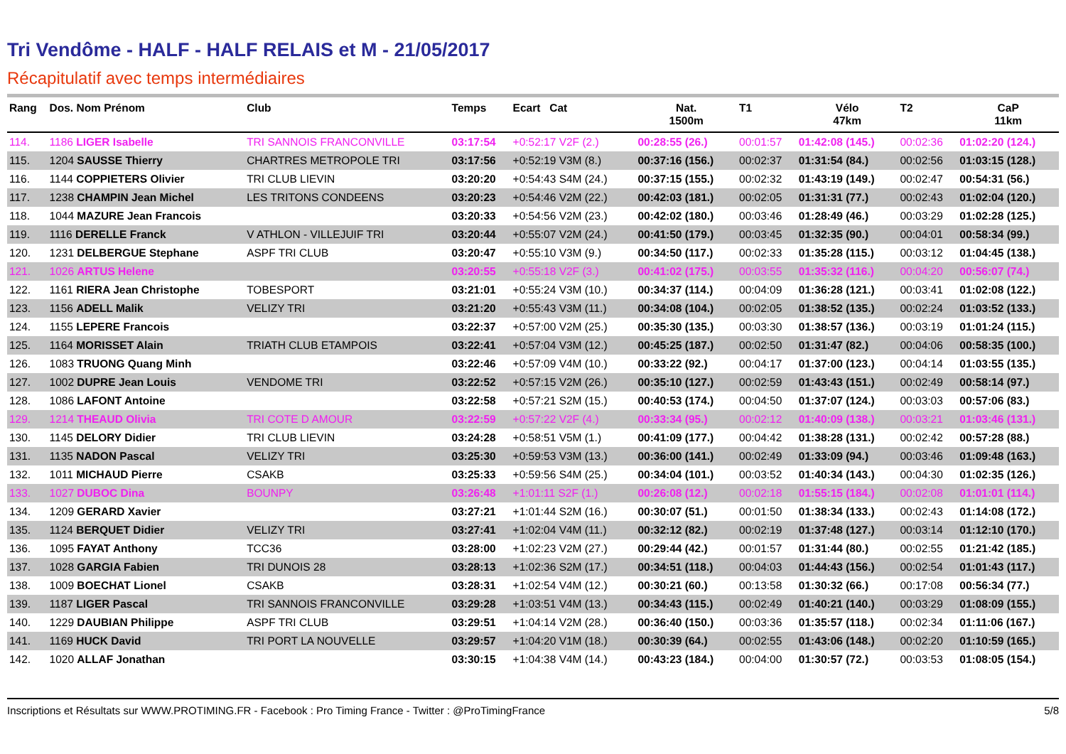Tri Vendôme - HALF - HALF RELAIS et M - 21/05/2017
Récapitulatif avec temps intermédiaires
| Rang | Dos. Nom Prénom | Club | Temps | Ecart Cat | Nat. 1500m | T1 | Vélo 47km | T2 | CaP 11km |
| --- | --- | --- | --- | --- | --- | --- | --- | --- | --- |
| 114. | 1186 LIGER Isabelle | TRI SANNOIS FRANCONVILLE | 03:17:54 | +0:52:17 V2F (2.) | 00:28:55 (26.) | 00:01:57 | 01:42:08 (145.) | 00:02:36 | 01:02:20 (124.) |
| 115. | 1204 SAUSSE Thierry | CHARTRES METROPOLE TRI | 03:17:56 | +0:52:19 V3M (8.) | 00:37:16 (156.) | 00:02:37 | 01:31:54 (84.) | 00:02:56 | 01:03:15 (128.) |
| 116. | 1144 COPPIETERS Olivier | TRI CLUB LIEVIN | 03:20:20 | +0:54:43 S4M (24.) | 00:37:15 (155.) | 00:02:32 | 01:43:19 (149.) | 00:02:47 | 00:54:31 (56.) |
| 117. | 1238 CHAMPIN Jean Michel | LES TRITONS CONDEENS | 03:20:23 | +0:54:46 V2M (22.) | 00:42:03 (181.) | 00:02:05 | 01:31:31 (77.) | 00:02:43 | 01:02:04 (120.) |
| 118. | 1044 MAZURE Jean Francois | | 03:20:33 | +0:54:56 V2M (23.) | 00:42:02 (180.) | 00:03:46 | 01:28:49 (46.) | 00:03:29 | 01:02:28 (125.) |
| 119. | 1116 DERELLE Franck | V ATHLON - VILLEJUIF TRI | 03:20:44 | +0:55:07 V2M (24.) | 00:41:50 (179.) | 00:03:45 | 01:32:35 (90.) | 00:04:01 | 00:58:34 (99.) |
| 120. | 1231 DELBERGUE Stephane | ASPF TRI CLUB | 03:20:47 | +0:55:10 V3M (9.) | 00:34:50 (117.) | 00:02:33 | 01:35:28 (115.) | 00:03:12 | 01:04:45 (138.) |
| 121. | 1026 ARTUS Helene | | 03:20:55 | +0:55:18 V2F (3.) | 00:41:02 (175.) | 00:03:55 | 01:35:32 (116.) | 00:04:20 | 00:56:07 (74.) |
| 122. | 1161 RIERA Jean Christophe | TOBESPORT | 03:21:01 | +0:55:24 V3M (10.) | 00:34:37 (114.) | 00:04:09 | 01:36:28 (121.) | 00:03:41 | 01:02:08 (122.) |
| 123. | 1156 ADELL Malik | VELIZY TRI | 03:21:20 | +0:55:43 V3M (11.) | 00:34:08 (104.) | 00:02:05 | 01:38:52 (135.) | 00:02:24 | 01:03:52 (133.) |
| 124. | 1155 LEPERE Francois | | 03:22:37 | +0:57:00 V2M (25.) | 00:35:30 (135.) | 00:03:30 | 01:38:57 (136.) | 00:03:19 | 01:01:24 (115.) |
| 125. | 1164 MORISSET Alain | TRIATH CLUB ETAMPOIS | 03:22:41 | +0:57:04 V3M (12.) | 00:45:25 (187.) | 00:02:50 | 01:31:47 (82.) | 00:04:06 | 00:58:35 (100.) |
| 126. | 1083 TRUONG Quang Minh | | 03:22:46 | +0:57:09 V4M (10.) | 00:33:22 (92.) | 00:04:17 | 01:37:00 (123.) | 00:04:14 | 01:03:55 (135.) |
| 127. | 1002 DUPRE Jean Louis | VENDOME TRI | 03:22:52 | +0:57:15 V2M (26.) | 00:35:10 (127.) | 00:02:59 | 01:43:43 (151.) | 00:02:49 | 00:58:14 (97.) |
| 128. | 1086 LAFONT Antoine | | 03:22:58 | +0:57:21 S2M (15.) | 00:40:53 (174.) | 00:04:50 | 01:37:07 (124.) | 00:03:03 | 00:57:06 (83.) |
| 129. | 1214 THEAUD Olivia | TRI COTE D AMOUR | 03:22:59 | +0:57:22 V2F (4.) | 00:33:34 (95.) | 00:02:12 | 01:40:09 (138.) | 00:03:21 | 01:03:46 (131.) |
| 130. | 1145 DELORY Didier | TRI CLUB LIEVIN | 03:24:28 | +0:58:51 V5M (1.) | 00:41:09 (177.) | 00:04:42 | 01:38:28 (131.) | 00:02:42 | 00:57:28 (88.) |
| 131. | 1135 NADON Pascal | VELIZY TRI | 03:25:30 | +0:59:53 V3M (13.) | 00:36:00 (141.) | 00:02:49 | 01:33:09 (94.) | 00:03:46 | 01:09:48 (163.) |
| 132. | 1011 MICHAUD Pierre | CSAKB | 03:25:33 | +0:59:56 S4M (25.) | 00:34:04 (101.) | 00:03:52 | 01:40:34 (143.) | 00:04:30 | 01:02:35 (126.) |
| 133. | 1027 DUBOC Dina | BOUNPY | 03:26:48 | +1:01:11 S2F (1.) | 00:26:08 (12.) | 00:02:18 | 01:55:15 (184.) | 00:02:08 | 01:01:01 (114.) |
| 134. | 1209 GERARD Xavier | | 03:27:21 | +1:01:44 S2M (16.) | 00:30:07 (51.) | 00:01:50 | 01:38:34 (133.) | 00:02:43 | 01:14:08 (172.) |
| 135. | 1124 BERQUET Didier | VELIZY TRI | 03:27:41 | +1:02:04 V4M (11.) | 00:32:12 (82.) | 00:02:19 | 01:37:48 (127.) | 00:03:14 | 01:12:10 (170.) |
| 136. | 1095 FAYAT Anthony | TCC36 | 03:28:00 | +1:02:23 V2M (27.) | 00:29:44 (42.) | 00:01:57 | 01:31:44 (80.) | 00:02:55 | 01:21:42 (185.) |
| 137. | 1028 GARGIA Fabien | TRI DUNOIS 28 | 03:28:13 | +1:02:36 S2M (17.) | 00:34:51 (118.) | 00:04:03 | 01:44:43 (156.) | 00:02:54 | 01:01:43 (117.) |
| 138. | 1009 BOECHAT Lionel | CSAKB | 03:28:31 | +1:02:54 V4M (12.) | 00:30:21 (60.) | 00:13:58 | 01:30:32 (66.) | 00:17:08 | 00:56:34 (77.) |
| 139. | 1187 LIGER Pascal | TRI SANNOIS FRANCONVILLE | 03:29:28 | +1:03:51 V4M (13.) | 00:34:43 (115.) | 00:02:49 | 01:40:21 (140.) | 00:03:29 | 01:08:09 (155.) |
| 140. | 1229 DAUBIAN Philippe | ASPF TRI CLUB | 03:29:51 | +1:04:14 V2M (28.) | 00:36:40 (150.) | 00:03:36 | 01:35:57 (118.) | 00:02:34 | 01:11:06 (167.) |
| 141. | 1169 HUCK David | TRI PORT LA NOUVELLE | 03:29:57 | +1:04:20 V1M (18.) | 00:30:39 (64.) | 00:02:55 | 01:43:06 (148.) | 00:02:20 | 01:10:59 (165.) |
| 142. | 1020 ALLAF Jonathan | | 03:30:15 | +1:04:38 V4M (14.) | 00:43:23 (184.) | 00:04:00 | 01:30:57 (72.) | 00:03:53 | 01:08:05 (154.) |
Inscriptions et Résultats sur WWW.PROTIMING.FR - Facebook : Pro Timing France - Twitter : @ProTimingFrance 5/8